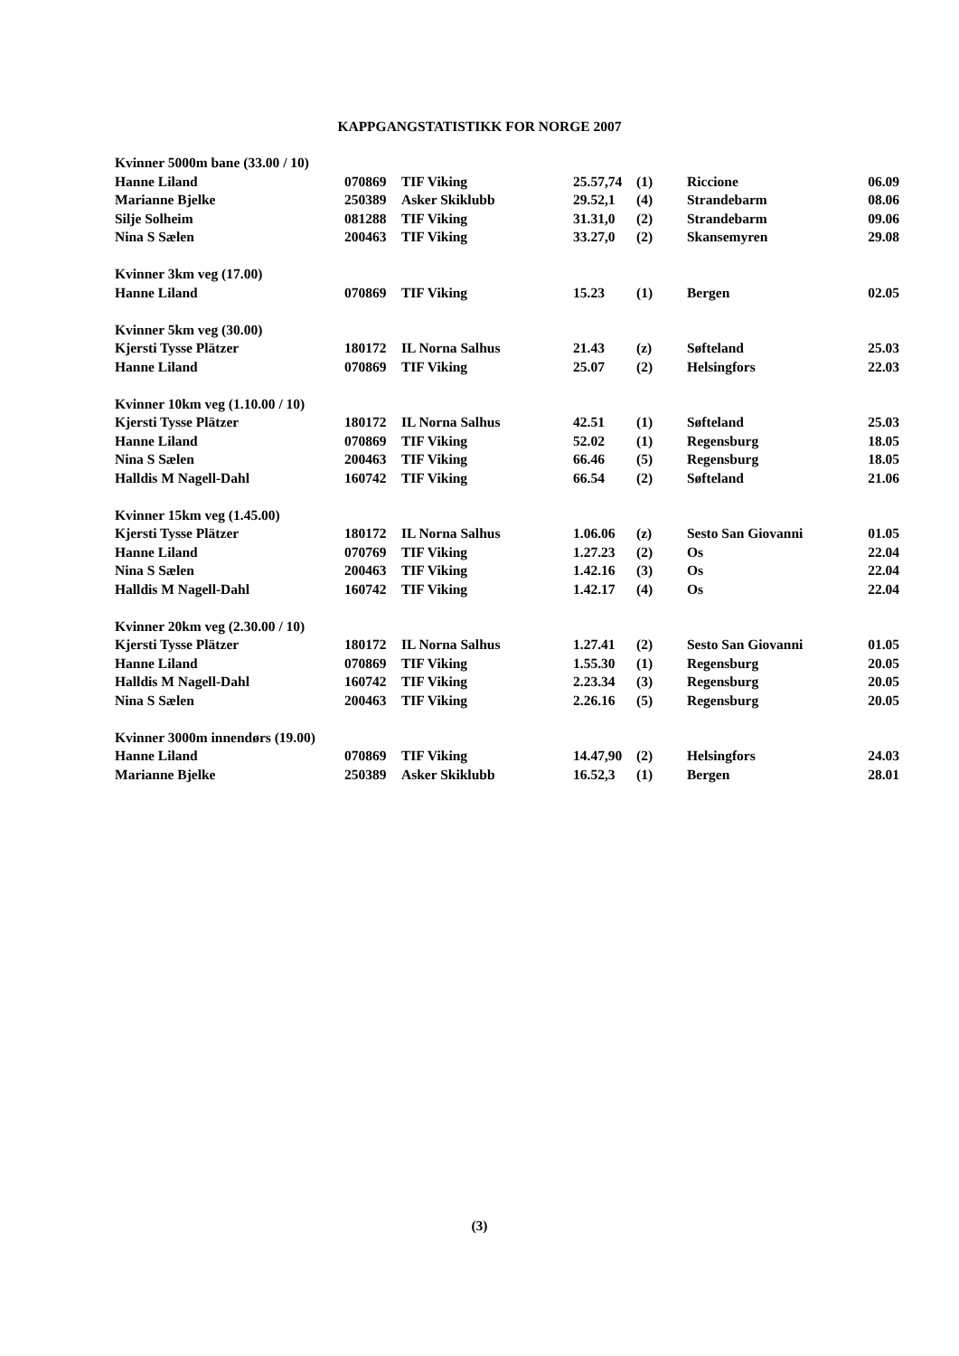KAPPGANGSTATISTIKK FOR NORGE 2007
| Kvinner 5000m bane (33.00 / 10) | | | | | | |
| Hanne Liland | 070869 | TIF Viking | 25.57,74 | (1) | Riccione | 06.09 |
| Marianne Bjelke | 250389 | Asker Skiklubb | 29.52,1 | (4) | Strandebarm | 08.06 |
| Silje Solheim | 081288 | TIF Viking | 31.31,0 | (2) | Strandebarm | 09.06 |
| Nina S Sælen | 200463 | TIF Viking | 33.27,0 | (2) | Skansemyren | 29.08 |
| Kvinner 3km veg (17.00) | | | | | | |
| Hanne Liland | 070869 | TIF Viking | 15.23 | (1) | Bergen | 02.05 |
| Kvinner 5km veg (30.00) | | | | | | |
| Kjersti Tysse Plätzer | 180172 | IL Norna Salhus | 21.43 | (z) | Søfteland | 25.03 |
| Hanne Liland | 070869 | TIF Viking | 25.07 | (2) | Helsingfors | 22.03 |
| Kvinner 10km veg (1.10.00 / 10) | | | | | | |
| Kjersti Tysse Plätzer | 180172 | IL Norna Salhus | 42.51 | (1) | Søfteland | 25.03 |
| Hanne Liland | 070869 | TIF Viking | 52.02 | (1) | Regensburg | 18.05 |
| Nina S Sælen | 200463 | TIF Viking | 66.46 | (5) | Regensburg | 18.05 |
| Halldis M Nagell-Dahl | 160742 | TIF Viking | 66.54 | (2) | Søfteland | 21.06 |
| Kvinner 15km veg (1.45.00) | | | | | | |
| Kjersti Tysse Plätzer | 180172 | IL Norna Salhus | 1.06.06 | (z) | Sesto San Giovanni | 01.05 |
| Hanne Liland | 070769 | TIF Viking | 1.27.23 | (2) | Os | 22.04 |
| Nina S Sælen | 200463 | TIF Viking | 1.42.16 | (3) | Os | 22.04 |
| Halldis M Nagell-Dahl | 160742 | TIF Viking | 1.42.17 | (4) | Os | 22.04 |
| Kvinner 20km veg (2.30.00 / 10) | | | | | | |
| Kjersti Tysse Plätzer | 180172 | IL Norna Salhus | 1.27.41 | (2) | Sesto San Giovanni | 01.05 |
| Hanne Liland | 070869 | TIF Viking | 1.55.30 | (1) | Regensburg | 20.05 |
| Halldis M Nagell-Dahl | 160742 | TIF Viking | 2.23.34 | (3) | Regensburg | 20.05 |
| Nina S Sælen | 200463 | TIF Viking | 2.26.16 | (5) | Regensburg | 20.05 |
| Kvinner 3000m innendørs (19.00) | | | | | | |
| Hanne Liland | 070869 | TIF Viking | 14.47,90 | (2) | Helsingfors | 24.03 |
| Marianne Bjelke | 250389 | Asker Skiklubb | 16.52,3 | (1) | Bergen | 28.01 |
(3)